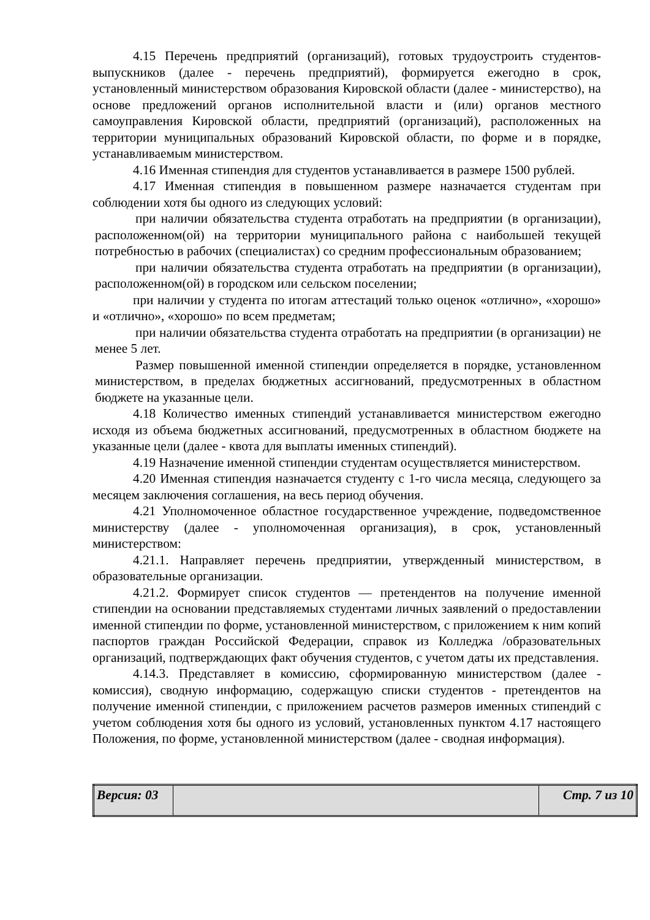4.15 Перечень предприятий (организаций), готовых трудоустроить студентов-выпускников (далее - перечень предприятий), формируется ежегодно в срок, установленный министерством образования Кировской области (далее - министерство), на основе предложений органов исполнительной власти и (или) органов местного самоуправления Кировской области, предприятий (организаций), расположенных на территории муниципальных образований Кировской области, по форме и в порядке, устанавливаемым министерством.
4.16 Именная стипендия для студентов устанавливается в размере 1500 рублей.
4.17 Именная стипендия в повышенном размере назначается студентам при соблюдении хотя бы одного из следующих условий:
при наличии обязательства студента отработать на предприятии (в организации), расположенном(ой) на территории муниципального района с наибольшей текущей потребностью в рабочих (специалистах) со средним профессиональным образованием;
при наличии обязательства студента отработать на предприятии (в организации), расположенном(ой) в городском или сельском поселении;
при наличии у студента по итогам аттестаций только оценок «отлично», «хорошо» и «отлично», «хорошо» по всем предметам;
при наличии обязательства студента отработать на предприятии (в организации) не менее 5 лет.
Размер повышенной именной стипендии определяется в порядке, установленном министерством, в пределах бюджетных ассигнований, предусмотренных в областном бюджете на указанные цели.
4.18 Количество именных стипендий устанавливается министерством ежегодно исходя из объема бюджетных ассигнований, предусмотренных в областном бюджете на указанные цели (далее - квота для выплаты именных стипендий).
4.19 Назначение именной стипендии студентам осуществляется министерством.
4.20 Именная стипендия назначается студенту с 1-го числа месяца, следующего за месяцем заключения соглашения, на весь период обучения.
4.21 Уполномоченное областное государственное учреждение, подведомственное министерству (далее - уполномоченная организация), в срок, установленный министерством:
4.21.1. Направляет перечень предприятии, утвержденный министерством, в образовательные организации.
4.21.2. Формирует список студентов — претендентов на получение именной стипендии на основании представляемых студентами личных заявлений о предоставлении именной стипендии по форме, установленной министерством, с приложением к ним копий паспортов граждан Российской Федерации, справок из Колледжа /образовательных организаций, подтверждающих факт обучения студентов, с учетом даты их представления.
4.14.3. Представляет в комиссию, сформированную министерством (далее - комиссия), сводную информацию, содержащую списки студентов - претендентов на получение именной стипендии, с приложением расчетов размеров именных стипендий с учетом соблюдения хотя бы одного из условий, установленных пунктом 4.17 настоящего Положения, по форме, установленной министерством (далее - сводная информация).
| Версия: 03 | | Стр. 7 из 10 |